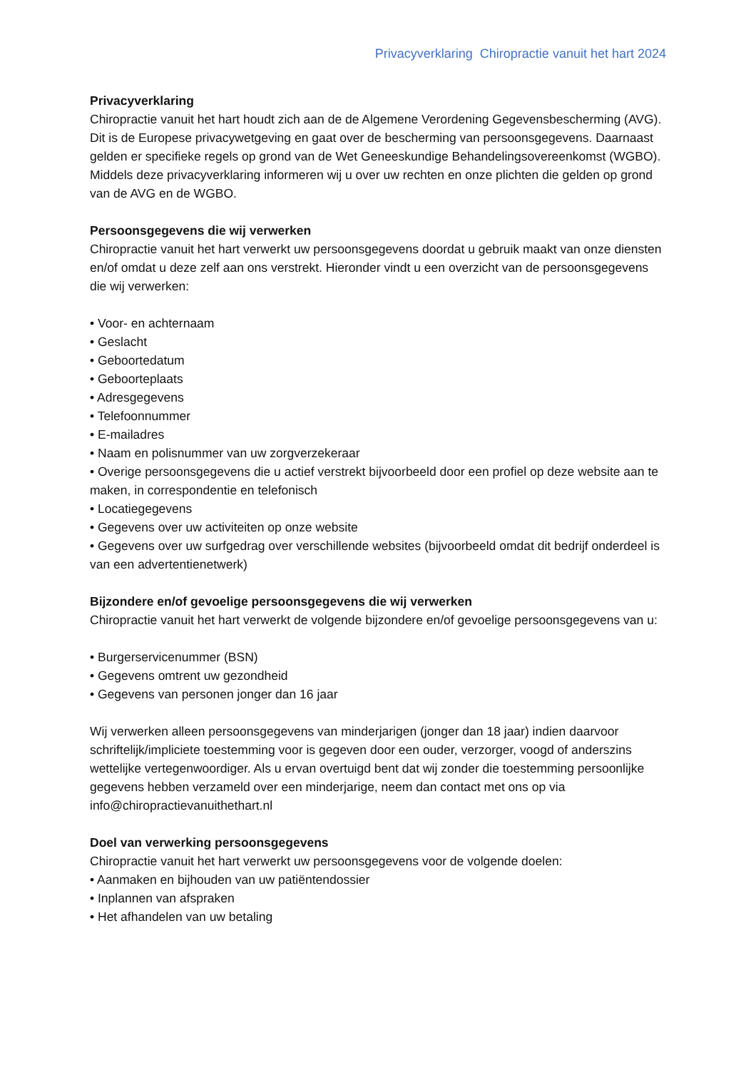Privacyverklaring Chiropractie vanuit het hart 2024
Privacyverklaring
Chiropractie vanuit het hart houdt zich aan de de Algemene Verordening Gegevensbescherming (AVG). Dit is de Europese privacywetgeving en gaat over de bescherming van persoonsgegevens. Daarnaast gelden er specifieke regels op grond van de Wet Geneeskundige Behandelingsovereenkomst (WGBO). Middels deze privacyverklaring informeren wij u over uw rechten en onze plichten die gelden op grond van de AVG en de WGBO.
Persoonsgegevens die wij verwerken
Chiropractie vanuit het hart verwerkt uw persoonsgegevens doordat u gebruik maakt van onze diensten en/of omdat u deze zelf aan ons verstrekt. Hieronder vindt u een overzicht van de persoonsgegevens die wij verwerken:
• Voor- en achternaam
• Geslacht
• Geboortedatum
• Geboorteplaats
• Adresgegevens
• Telefoonnummer
• E-mailadres
• Naam en polisnummer van uw zorgverzekeraar
• Overige persoonsgegevens die u actief verstrekt bijvoorbeeld door een profiel op deze website aan te maken, in correspondentie en telefonisch
• Locatiegegevens
• Gegevens over uw activiteiten op onze website
• Gegevens over uw surfgedrag over verschillende websites (bijvoorbeeld omdat dit bedrijf onderdeel is van een advertentienetwerk)
Bijzondere en/of gevoelige persoonsgegevens die wij verwerken
Chiropractie vanuit het hart verwerkt de volgende bijzondere en/of gevoelige persoonsgegevens van u:
• Burgerservicenummer (BSN)
• Gegevens omtrent uw gezondheid
• Gegevens van personen jonger dan 16 jaar
Wij verwerken alleen persoonsgegevens van minderjarigen (jonger dan 18 jaar) indien daarvoor schriftelijk/impliciete toestemming voor is gegeven door een ouder, verzorger, voogd of anderszins wettelijke vertegenwoordiger. Als u ervan overtuigd bent dat wij zonder die toestemming persoonlijke gegevens hebben verzameld over een minderjarige, neem dan contact met ons op via info@chiropractievanuithethart.nl
Doel van verwerking persoonsgegevens
Chiropractie vanuit het hart verwerkt uw persoonsgegevens voor de volgende doelen:
• Aanmaken en bijhouden van uw patiëntendossier
• Inplannen van afspraken
• Het afhandelen van uw betaling